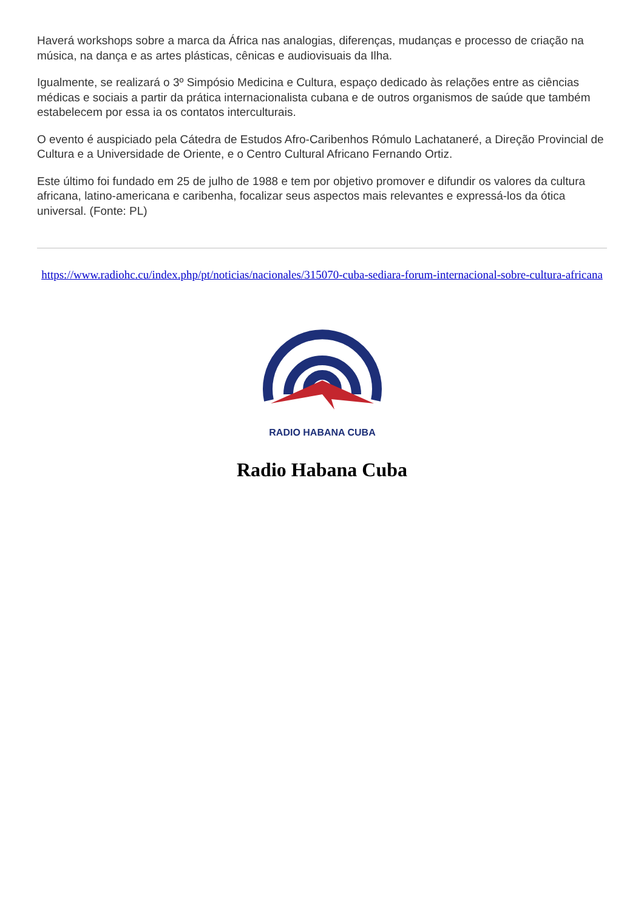Haverá workshops sobre a marca da África nas analogias, diferenças, mudanças e processo de criação na música, na dança e as artes plásticas, cênicas e audiovisuais da Ilha.
Igualmente, se realizará o 3º Simpósio Medicina e Cultura, espaço dedicado às relações entre as ciências médicas e sociais a partir da prática internacionalista cubana e de outros organismos de saúde que também estabelecem por essa ia os contatos interculturais.
O evento é auspiciado pela Cátedra de Estudos Afro-Caribenhos Rómulo Lachataneré, a Direção Provincial de Cultura e a Universidade de Oriente, e o Centro Cultural Africano Fernando Ortiz.
Este último foi fundado em 25 de julho de 1988 e tem por objetivo promover e difundir os valores da cultura africana, latino-americana e caribenha, focalizar seus aspectos mais relevantes e expressá-los da ótica universal. (Fonte: PL)
https://www.radiohc.cu/index.php/pt/noticias/nacionales/315070-cuba-sediara-forum-internacional-sobre-cultura-africana
RADIO HABANA CUBA
Radio Habana Cuba